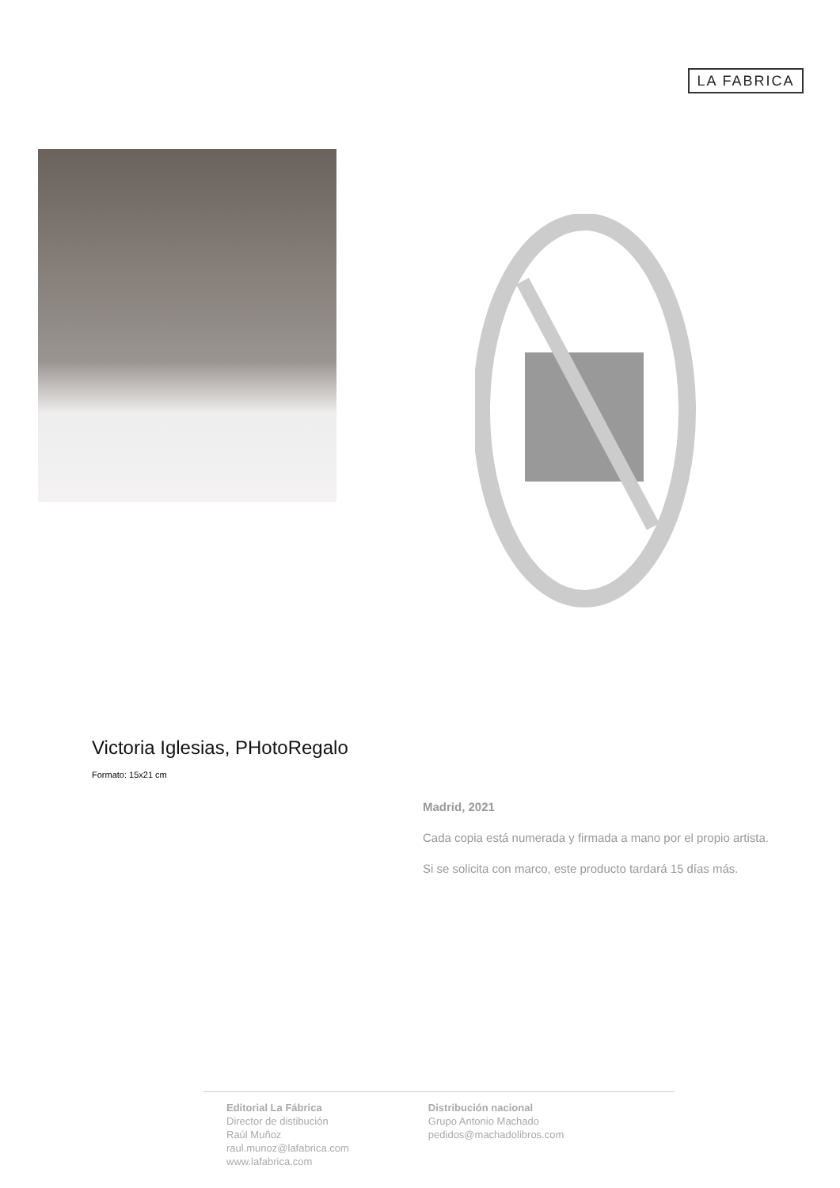LA FABRICA
Victoria Iglesias, PHotoRegalo
Formato: 15x21 cm
Madrid, 2021
Cada copia está numerada y firmada a mano por el propio artista.
Si se solicita con marco, este producto tardará 15 días más.
Editorial La Fábrica
Director de distibución
Raúl Muñoz
raul.munoz@lafabrica.com
www.lafabrica.com
Distribución nacional
Grupo Antonio Machado
pedidos@machadolibros.com